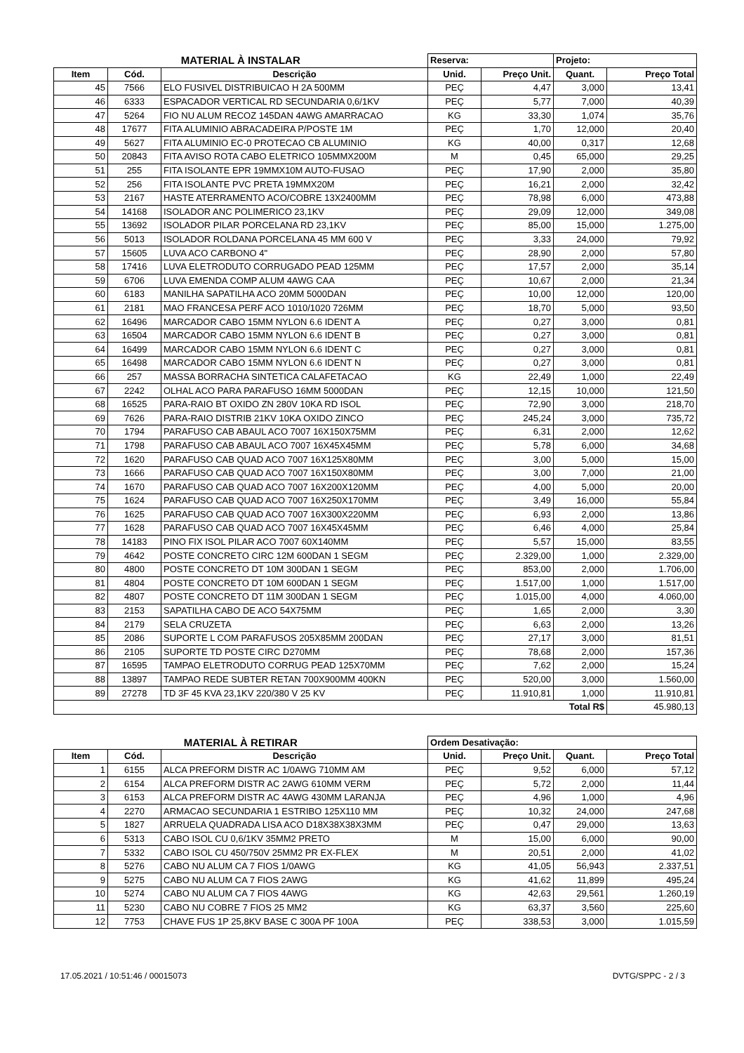| MATERIAL À INSTALAR | | | Reserva: | | Projeto: | |
| Item | Cód. | Descrição | Unid. | Preço Unit. | Quant. | Preço Total |
| 45 | 7566 | ELO FUSIVEL DISTRIBUICAO H 2A 500MM | PEÇ | 4,47 | 3,000 | 13,41 |
| 46 | 6333 | ESPACADOR VERTICAL RD SECUNDARIA 0,6/1KV | PEÇ | 5,77 | 7,000 | 40,39 |
| 47 | 5264 | FIO NU ALUM RECOZ 145DAN 4AWG AMARRACAO | KG | 33,30 | 1,074 | 35,76 |
| 48 | 17677 | FITA ALUMINIO ABRACADEIRA P/POSTE 1M | PEÇ | 1,70 | 12,000 | 20,40 |
| 49 | 5627 | FITA ALUMINIO EC-0 PROTECAO CB ALUMINIO | KG | 40,00 | 0,317 | 12,68 |
| 50 | 20843 | FITA AVISO ROTA CABO ELETRICO 105MMX200M | M | 0,45 | 65,000 | 29,25 |
| 51 | 255 | FITA ISOLANTE EPR 19MMX10M AUTO-FUSAO | PEÇ | 17,90 | 2,000 | 35,80 |
| 52 | 256 | FITA ISOLANTE PVC PRETA 19MMX20M | PEÇ | 16,21 | 2,000 | 32,42 |
| 53 | 2167 | HASTE ATERRAMENTO ACO/COBRE 13X2400MM | PEÇ | 78,98 | 6,000 | 473,88 |
| 54 | 14168 | ISOLADOR ANC POLIMERICO 23,1KV | PEÇ | 29,09 | 12,000 | 349,08 |
| 55 | 13692 | ISOLADOR PILAR PORCELANA RD 23,1KV | PEÇ | 85,00 | 15,000 | 1.275,00 |
| 56 | 5013 | ISOLADOR ROLDANA PORCELANA 45 MM 600 V | PEÇ | 3,33 | 24,000 | 79,92 |
| 57 | 15605 | LUVA ACO CARBONO 4" | PEÇ | 28,90 | 2,000 | 57,80 |
| 58 | 17416 | LUVA ELETRODUTO CORRUGADO PEAD 125MM | PEÇ | 17,57 | 2,000 | 35,14 |
| 59 | 6706 | LUVA EMENDA COMP ALUM 4AWG CAA | PEÇ | 10,67 | 2,000 | 21,34 |
| 60 | 6183 | MANILHA SAPATILHA ACO 20MM 5000DAN | PEÇ | 10,00 | 12,000 | 120,00 |
| 61 | 2181 | MAO FRANCESA PERF ACO 1010/1020 726MM | PEÇ | 18,70 | 5,000 | 93,50 |
| 62 | 16496 | MARCADOR CABO 15MM NYLON 6.6 IDENT A | PEÇ | 0,27 | 3,000 | 0,81 |
| 63 | 16504 | MARCADOR CABO 15MM NYLON 6.6 IDENT B | PEÇ | 0,27 | 3,000 | 0,81 |
| 64 | 16499 | MARCADOR CABO 15MM NYLON 6.6 IDENT C | PEÇ | 0,27 | 3,000 | 0,81 |
| 65 | 16498 | MARCADOR CABO 15MM NYLON 6.6 IDENT N | PEÇ | 0,27 | 3,000 | 0,81 |
| 66 | 257 | MASSA BORRACHA SINTETICA CALAFETACAO | KG | 22,49 | 1,000 | 22,49 |
| 67 | 2242 | OLHAL ACO PARA PARAFUSO 16MM 5000DAN | PEÇ | 12,15 | 10,000 | 121,50 |
| 68 | 16525 | PARA-RAIO BT OXIDO ZN 280V 10KA RD ISOL | PEÇ | 72,90 | 3,000 | 218,70 |
| 69 | 7626 | PARA-RAIO DISTRIB 21KV 10KA OXIDO ZINCO | PEÇ | 245,24 | 3,000 | 735,72 |
| 70 | 1794 | PARAFUSO CAB ABAUL ACO 7007 16X150X75MM | PEÇ | 6,31 | 2,000 | 12,62 |
| 71 | 1798 | PARAFUSO CAB ABAUL ACO 7007 16X45X45MM | PEÇ | 5,78 | 6,000 | 34,68 |
| 72 | 1620 | PARAFUSO CAB QUAD ACO 7007 16X125X80MM | PEÇ | 3,00 | 5,000 | 15,00 |
| 73 | 1666 | PARAFUSO CAB QUAD ACO 7007 16X150X80MM | PEÇ | 3,00 | 7,000 | 21,00 |
| 74 | 1670 | PARAFUSO CAB QUAD ACO 7007 16X200X120MM | PEÇ | 4,00 | 5,000 | 20,00 |
| 75 | 1624 | PARAFUSO CAB QUAD ACO 7007 16X250X170MM | PEÇ | 3,49 | 16,000 | 55,84 |
| 76 | 1625 | PARAFUSO CAB QUAD ACO 7007 16X300X220MM | PEÇ | 6,93 | 2,000 | 13,86 |
| 77 | 1628 | PARAFUSO CAB QUAD ACO 7007 16X45X45MM | PEÇ | 6,46 | 4,000 | 25,84 |
| 78 | 14183 | PINO FIX ISOL PILAR ACO 7007 60X140MM | PEÇ | 5,57 | 15,000 | 83,55 |
| 79 | 4642 | POSTE CONCRETO CIRC 12M 600DAN 1 SEGM | PEÇ | 2.329,00 | 1,000 | 2.329,00 |
| 80 | 4800 | POSTE CONCRETO DT 10M 300DAN 1 SEGM | PEÇ | 853,00 | 2,000 | 1.706,00 |
| 81 | 4804 | POSTE CONCRETO DT 10M 600DAN 1 SEGM | PEÇ | 1.517,00 | 1,000 | 1.517,00 |
| 82 | 4807 | POSTE CONCRETO DT 11M 300DAN 1 SEGM | PEÇ | 1.015,00 | 4,000 | 4.060,00 |
| 83 | 2153 | SAPATILHA CABO DE ACO 54X75MM | PEÇ | 1,65 | 2,000 | 3,30 |
| 84 | 2179 | SELA CRUZETA | PEÇ | 6,63 | 2,000 | 13,26 |
| 85 | 2086 | SUPORTE L COM PARAFUSOS 205X85MM 200DAN | PEÇ | 27,17 | 3,000 | 81,51 |
| 86 | 2105 | SUPORTE TD POSTE CIRC D270MM | PEÇ | 78,68 | 2,000 | 157,36 |
| 87 | 16595 | TAMPAO ELETRODUTO CORRUG PEAD 125X70MM | PEÇ | 7,62 | 2,000 | 15,24 |
| 88 | 13897 | TAMPAO REDE SUBTER RETAN 700X900MM 400KN | PEÇ | 520,00 | 3,000 | 1.560,00 |
| 89 | 27278 | TD 3F 45 KVA 23,1KV 220/380 V 25 KV | PEÇ | 11.910,81 | 1,000 | 11.910,81 |
| | | | | | Total R$ | 45.980,13 |
| MATERIAL À RETIRAR | | | Ordem Desativação: | | | |
| Item | Cód. | Descrição | Unid. | Preço Unit. | Quant. | Preço Total |
| 1 | 6155 | ALCA PREFORM DISTR AC 1/0AWG 710MM AM | PEÇ | 9,52 | 6,000 | 57,12 |
| 2 | 6154 | ALCA PREFORM DISTR AC 2AWG 610MM VERM | PEÇ | 5,72 | 2,000 | 11,44 |
| 3 | 6153 | ALCA PREFORM DISTR AC 4AWG 430MM LARANJA | PEÇ | 4,96 | 1,000 | 4,96 |
| 4 | 2270 | ARMACAO SECUNDARIA 1 ESTRIBO 125X110 MM | PEÇ | 10,32 | 24,000 | 247,68 |
| 5 | 1827 | ARRUELA QUADRADA LISA ACO D18X38X38X3MM | PEÇ | 0,47 | 29,000 | 13,63 |
| 6 | 5313 | CABO ISOL CU 0,6/1KV 35MM2 PRETO | M | 15,00 | 6,000 | 90,00 |
| 7 | 5332 | CABO ISOL CU 450/750V 25MM2 PR EX-FLEX | M | 20,51 | 2,000 | 41,02 |
| 8 | 5276 | CABO NU ALUM CA 7 FIOS 1/0AWG | KG | 41,05 | 56,943 | 2.337,51 |
| 9 | 5275 | CABO NU ALUM CA 7 FIOS 2AWG | KG | 41,62 | 11,899 | 495,24 |
| 10 | 5274 | CABO NU ALUM CA 7 FIOS 4AWG | KG | 42,63 | 29,561 | 1.260,19 |
| 11 | 5230 | CABO NU COBRE 7 FIOS 25 MM2 | KG | 63,37 | 3,560 | 225,60 |
| 12 | 7753 | CHAVE FUS 1P 25,8KV BASE C 300A PF 100A | PEÇ | 338,53 | 3,000 | 1.015,59 |
17.05.2021 / 10:51:46 / 00015073 DVTG/SPPC - 2 / 3